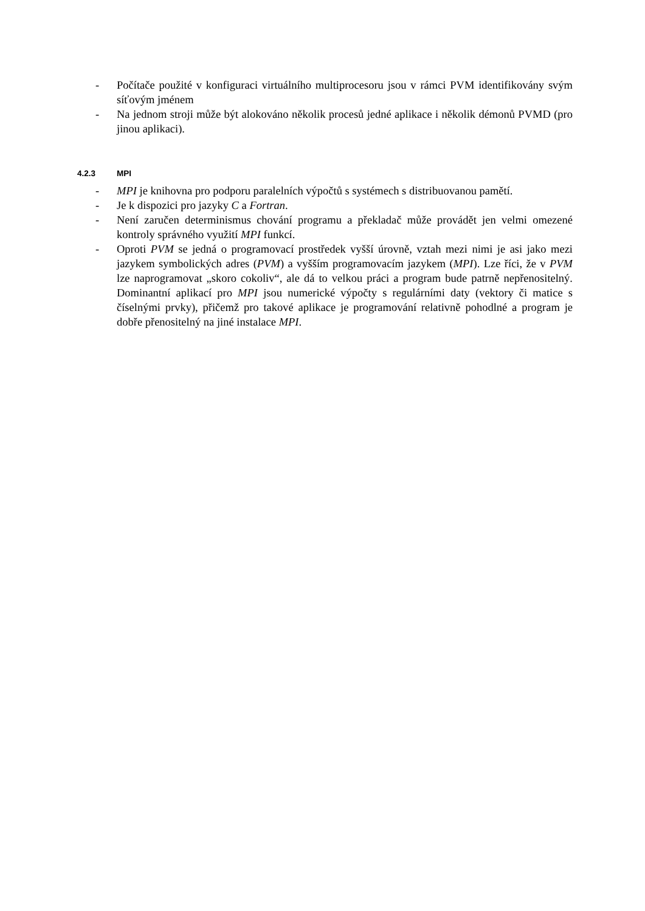- Počítače použité v konfiguraci virtuálního multiprocesoru jsou v rámci PVM identifikovány svým síťovým jménem
- Na jednom stroji může být alokováno několik procesů jedné aplikace i několik démonů PVMD (pro jinou aplikaci).
4.2.3 MPI
- MPI je knihovna pro podporu paralelních výpočtů s systémech s distribuovanou pamětí.
- Je k dispozici pro jazyky C a Fortran.
- Není zaručen determinismus chování programu a překladač může provádět jen velmi omezené kontroly správného využití MPI funkcí.
- Oproti PVM se jedná o programovací prostředek vyšší úrovně, vztah mezi nimi je asi jako mezi jazykem symbolických adres (PVM) a vyšším programovacím jazykem (MPI). Lze říci, že v PVM lze naprogramovat „skoro cokoliv“, ale dá to velkou práci a program bude patrně nepřenositelný. Dominantní aplikací pro MPI jsou numerické výpočty s regulárními daty (vektory či matice s číselnými prvky), přičemž pro takové aplikace je programování relativně pohodlné a program je dobře přenositelný na jiné instalace MPI.